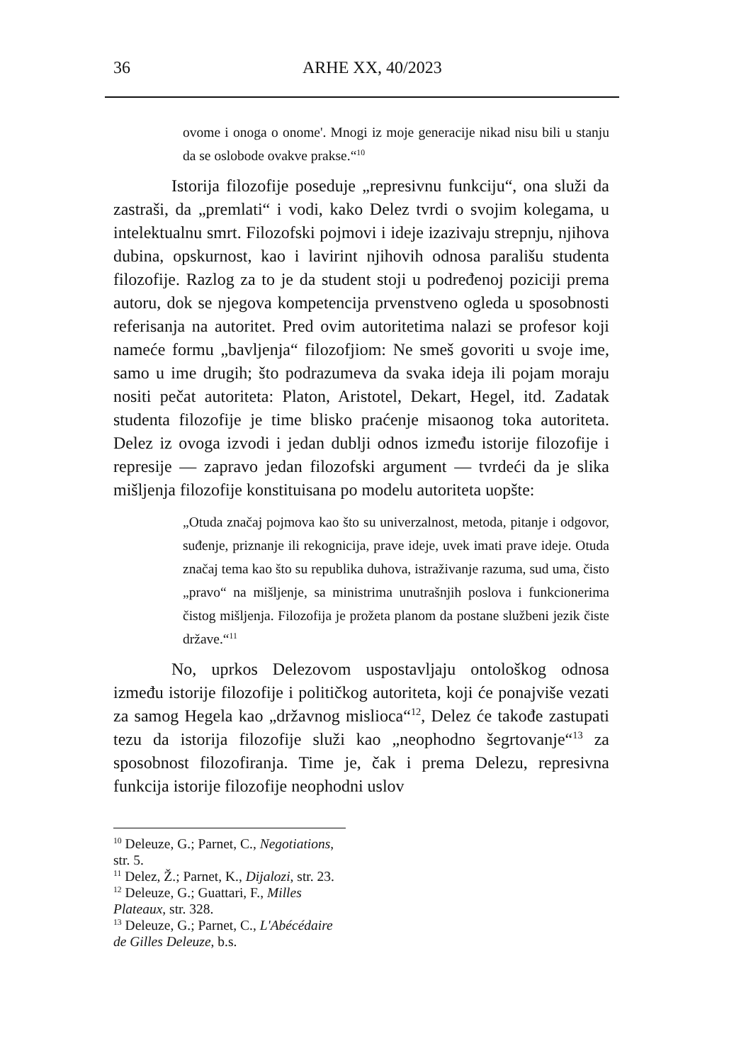36 ARHE XX, 40/2023
ovome i onoga o onome'. Mnogi iz moje generacije nikad nisu bili u stanju da se oslobode ovakve prakse.“<sup>10</sup>
Istorija filozofije poseduje „represivnu funkciju“, ona služi da zastraši, da „premlati“ i vodi, kako Delez tvrdi o svojim kolegama, u intelektualnu smrt. Filozofski pojmovi i ideje izazivaju strepnju, njihova dubina, opskurnost, kao i lavirint njihovih odnosa parališu studenta filozofije. Razlog za to je da student stoji u podređenoj poziciji prema autoru, dok se njegova kompetencija prvenstveno ogleda u sposobnosti referisanja na autoritet. Pred ovim autoritetima nalazi se profesor koji nameće formu „bavljenja“ filozofjiom: Ne smeš govoriti u svoje ime, samo u ime drugih; što podrazumeva da svaka ideja ili pojam moraju nositi pečat autoriteta: Platon, Aristotel, Dekart, Hegel, itd. Zadatak studenta filozofije je time blisko praćenje misaonog toka autoriteta. Delez iz ovoga izvodi i jedan dublji odnos između istorije filozofije i represije — zapravo jedan filozofski argument — tvrdeći da je slika mišljenja filozofije konstituisana po modelu autoriteta uopšte:
„Otuda značaj pojmova kao što su univerzalnost, metoda, pitanje i odgovor, suđenje, priznanje ili rekognicija, prave ideje, uvek imati prave ideje. Otuda značaj tema kao što su republika duhova, istraživanje razuma, sud uma, čisto „pravo“ na mišljenje, sa ministrima unutrašnjih poslova i funkcionerima čistog mišljenja. Filozofija je prožeta planom da postane službeni jezik čiste države.“<sup>11</sup>
No, uprkos Delezovom uspostavljaju ontološkog odnosa između istorije filozofije i političkog autoriteta, koji će ponajviše vezati za samog Hegela kao „državnog mislioca“<sup>12</sup>, Delez će takođe zastupati tezu da istorija filozofije služi kao „neophodno šegrtovanje“<sup>13</sup> za sposobnost filozofiranja. Time je, čak i prema Delezu, represivna funkcija istorije filozofije neophodni uslov
<sup>10</sup> Deleuze, G.; Parnet, C., Negotiations, str. 5.
<sup>11</sup> Delez, Ž.; Parnet, K., Dijalozi, str. 23.
<sup>12</sup> Deleuze, G.; Guattari, F., Milles Plateaux, str. 328.
<sup>13</sup> Deleuze, G.; Parnet, C., L'Abécédaire de Gilles Deleuze, b.s.